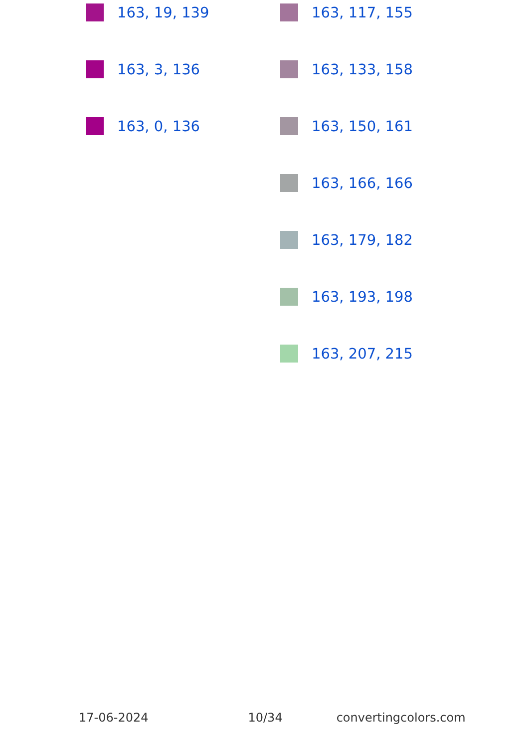163, 19, 139
163, 3, 136
163, 0, 136
163, 117, 155
163, 133, 158
163, 150, 161
163, 166, 166
163, 179, 182
163, 193, 198
163, 207, 215
17-06-2024 10/34 convertingcolors.com